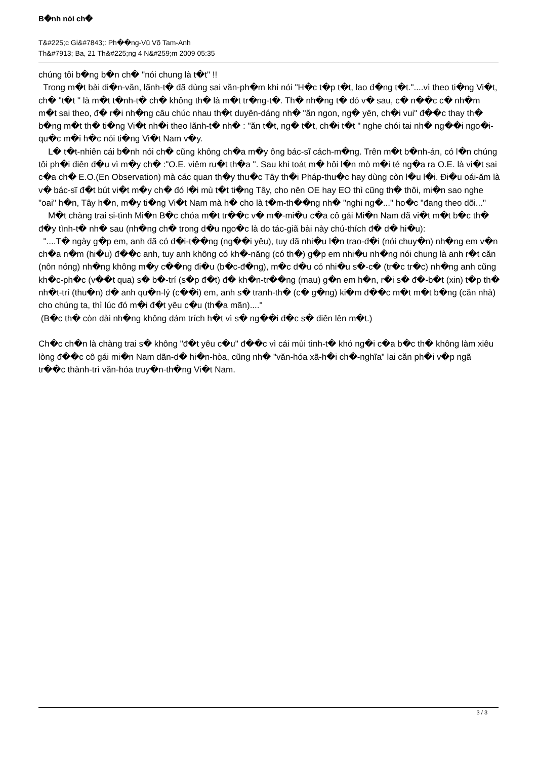B�nh nói ch�
T&#225;c Gi&#7843;: Ph��ng-Vũ Võ Tam-Anh
Th&#7913; Ba, 21 Th&#225;ng 4 N&#259;m 2009 05:35
chúng tôi b�ng b�n ch� "nói chung là t�t" !!
Trong m�t bài di�n-văn, lãnh-t� đã dùng sai văn-ph�m khi nói "H�c t�p t�t, lao đ�ng t�t."....vì theo ti�ng Vi�t, ch� "t�t " là m�t t�nh-t� ch� không th� là m�t tr�ng-t�. Th� nh�ng t� đó v� sau, c� n��c c� nh�m m�t sai theo, đ� r�i nh�ng câu chúc nhau th�t duyên-dáng nh� "ăn ngon, ng� yên, ch�i vui" đ��c thay th� b�ng m�t th� ti�ng Vi�t nh�i theo lãnh-t� nh� : "ăn t�t, ng� t�t, ch�i t�t " nghe chói tai nh� ng��i ngo�i-qu�c m�i h�c nói ti�ng Vi�t Nam v�y.
L� t�t-nhiên cái b�nh nói ch� cũng không ch�a m�y ông bác-sĩ cách-m�ng. Trên m�t b�nh-án, có l�n chúng tôi ph�i điên đ�u vì m�y ch� :"O.E. viêm ru�t th�a ". Sau khi toát m� hôi l�n mò m�i té ng�a ra O.E. là vi�t sai c�a ch� E.O.(En Observation) mà các quan th�y thu�c Tây th�i Pháp-thu�c hay dùng còn l�u l�i. Đi�u oái-ăm là v� bác-sĩ đ�t bút vi�t m�y ch� đó l�i mù t�t ti�ng Tây, cho nên OE hay EO thì cũng th� thôi, mi�n sao nghe "oai" h�n, Tây h�n, m�y ti�ng Vi�t Nam mà h� cho là t�m-th��ng nh� "nghi ng�..." ho�c "đang theo dõi..."
M�t chàng trai si-tình Mi�n B�c chóa m�t tr��c v� m�-mi�u c�a cô gái Mi�n Nam đã vi�t m�t b�c th� đ�y tình-t� nh� sau (nh�ng ch� trong d�u ngo�c là do tác-giã bài này chú-thích đ� d� hi�u):
"....T� ngày g�p em, anh đã có đ�i-t��ng (ng��i yêu), tuy đã nhi�u l�n trao-đ�i (nói chuy�n) nh�ng em v�n ch�a n�m (hi�u) đ��c anh, tuy anh không có kh�-năng (có th�) g�p em nhi�u nh�ng nói chung là anh r�t căn (nôn nóng) nh�ng không m�y c��ng đi�u (b�c-đ�ng), m�c d�u có nhi�u s�-c� (tr�c tr�c) nh�ng anh cũng kh�c-ph�c (v��t qua) s� b�-trí (s�p đ�t) đ� kh�n-tr��ng (mau) g�n em h�n, r�i s� đ�-b�t (xin) t�p th� nh�t-trí (thu�n) đ� anh qu�n-lý (c��i) em, anh s� tranh-th� (c� g�ng) ki�m đ��c m�t m�t b�ng (căn nhà) cho chúng ta, thì lúc đó m�i đ�t yêu c�u (th�a mãn)...."
(B�c th� còn dài nh�ng không dám trích h�t vì s� ng��i đ�c s� điên lên m�t.)
Ch�c ch�n là chàng trai s� không "đ�t yêu c�u" đ��c vì cái mùi tình-t� khó ng�i c�a b�c th� không làm xiêu lòng đ��c cô gái mi�n Nam dãn-d� hi�n-hòa, cũng nh� "văn-hóa xã-h�i ch�-nghĩa" lai căn ph�i v�p ngã tr��c thành-trì văn-hóa truy�n-th�ng Vi�t Nam.
3 / 3